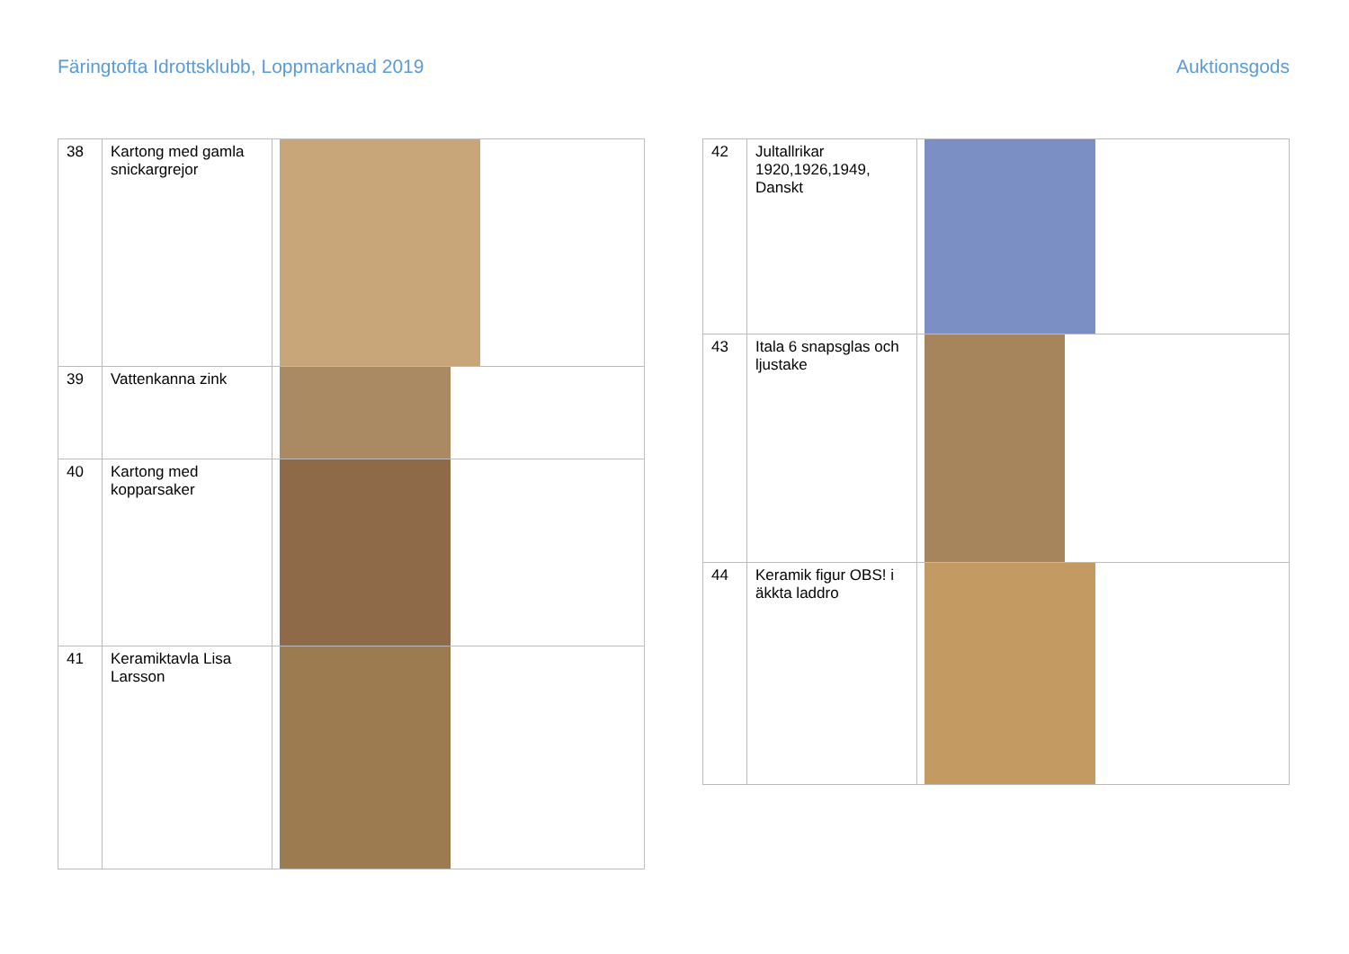Färingtofta Idrottsklubb, Loppmarknad 2019 Auktionsgods
| 38 | Kartong med gamla snickargrejor | |
| 39 | Vattenkanna zink | |
| 40 | Kartong med kopparsaker | |
| 41 | Keramiktavla Lisa Larsson | |
| 42 | Jultallrikar 1920,1926,1949, Danskt | |
| 43 | Itala 6 snapsglas och ljustake | |
| 44 | Keramik figur OBS! i äkkta laddro | |